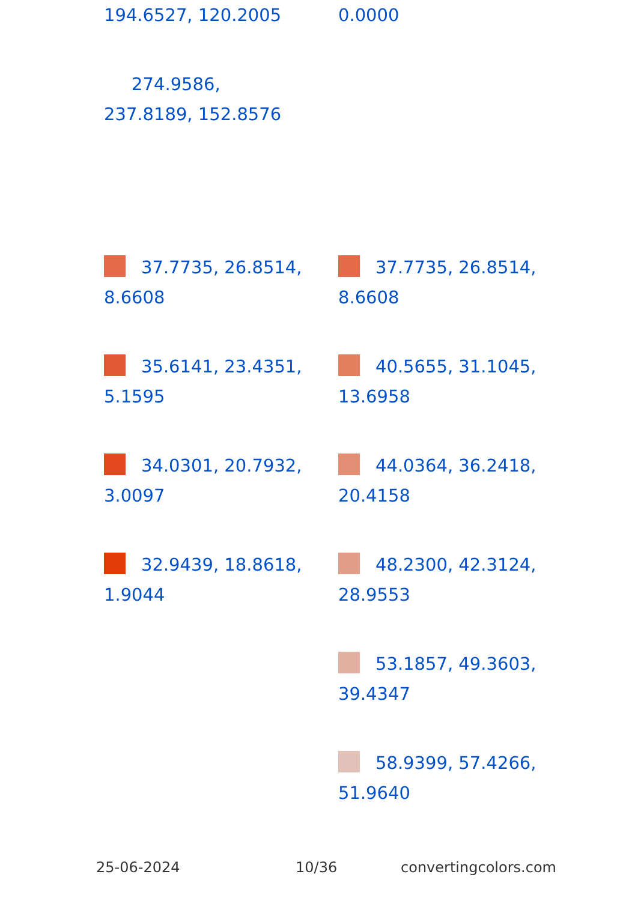194.6527, 120.2005 0.0000
274.9586,
237.8189, 152.8576
37.7735, 26.8514, 8.6608
37.7735, 26.8514, 8.6608
35.6141, 23.4351, 5.1595
40.5655, 31.1045, 13.6958
34.0301, 20.7932, 3.0097
44.0364, 36.2418, 20.4158
32.9439, 18.8618, 1.9044
48.2300, 42.3124, 28.9553
53.1857, 49.3603, 39.4347
58.9399, 57.4266, 51.9640
25-06-2024 10/36 convertingcolors.com